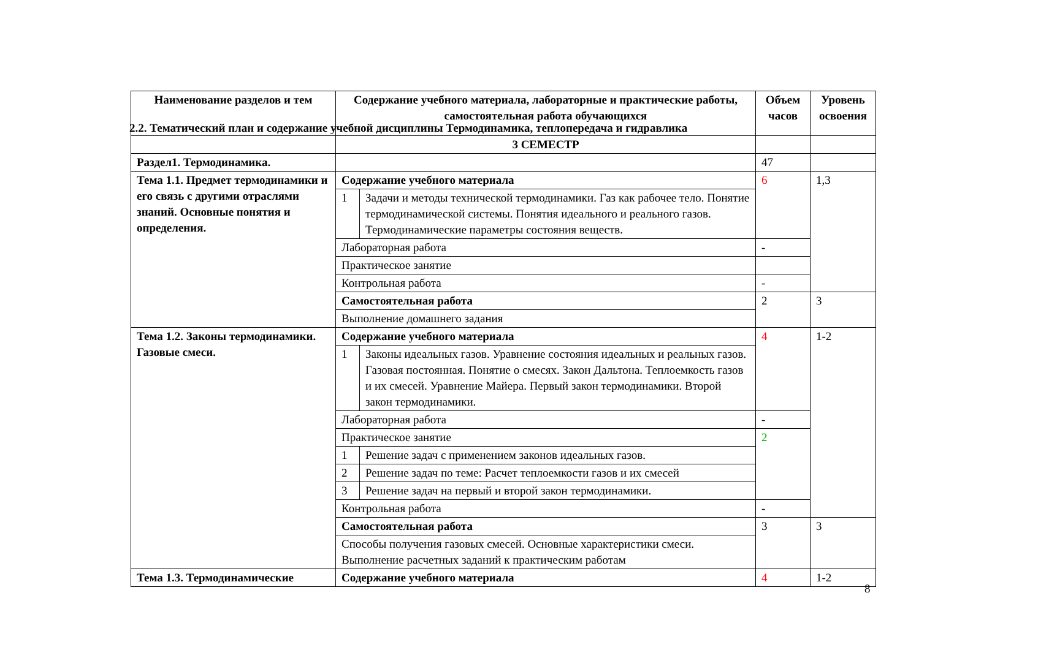2.2. Тематический план и содержание учебной дисциплины Термодинамика, теплопередача и гидравлика
| Наименование разделов и тем | Содержание учебного материала, лабораторные и практические работы, самостоятельная работа обучающихся | | Объем часов | Уровень освоения |
| --- | --- | --- | --- | --- |
| | 3 СЕМЕСТР | | | |
| Раздел1. Термодинамика. | | | 47 | |
| Тема 1.1. Предмет термодинамики и его связь с другими отраслями знаний. Основные понятия и определения. | Содержание учебного материала | | 6 | 1,3 |
| | 1 | Задачи и методы технической термодинамики. Газ как рабочее тело. Понятие термодинамической системы. Понятия идеального и реального газов. Термодинамические параметры состояния веществ. | | |
| | Лабораторная работа | | - | |
| | Практическое занятие | | | |
| | Контрольная работа | | - | |
| | Самостоятельная работа | | 2 | 3 |
| | Выполнение домашнего задания | | | |
| Тема 1.2. Законы термодинамики. Газовые смеси. | Содержание учебного материала | | 4 | 1-2 |
| | 1 | Законы идеальных газов. Уравнение состояния идеальных и реальных газов. Газовая постоянная. Понятие о смесях. Закон Дальтона. Теплоемкость газов и их смесей. Уравнение Майера. Первый закон термодинамики. Второй закон термодинамики. | | |
| | Лабораторная работа | | - | |
| | Практическое занятие | | 2 | |
| | 1 | Решение задач с применением законов идеальных газов. | | |
| | 2 | Решение задач по теме: Расчет теплоемкости газов и их смесей | | |
| | 3 | Решение задач на первый и второй закон термодинамики. | | |
| | Контрольная работа | | - | |
| | Самостоятельная работа | | 3 | 3 |
| | Способы получения газовых смесей. Основные характеристики смеси. Выполнение расчетных заданий к практическим работам | | | |
| Тема 1.3. Термодинамические | Содержание учебного материала | | 4 | 1-2 |
8